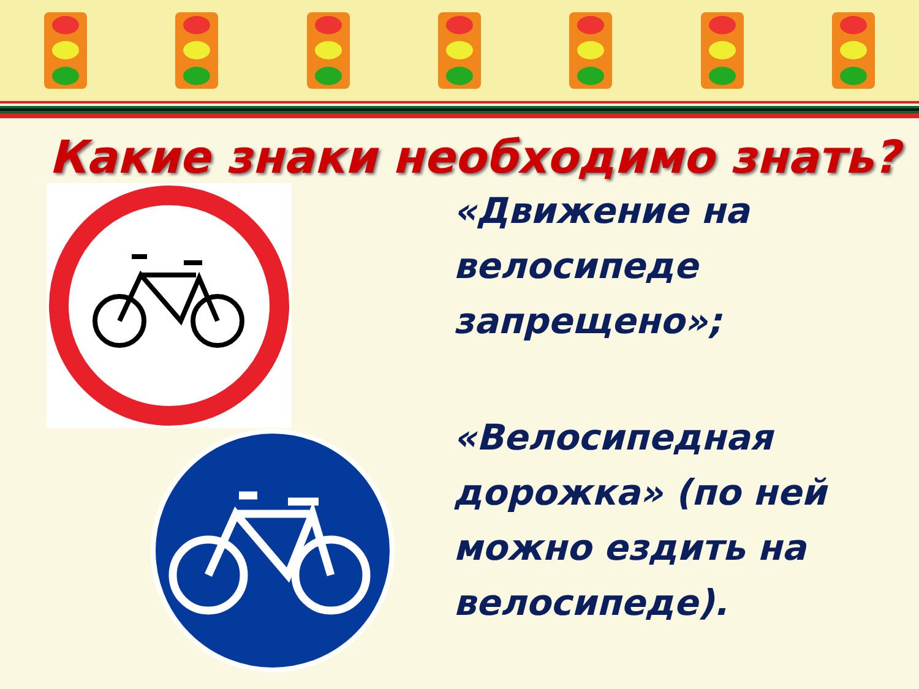Какие знаки необходимо знать?
«Движение на
велосипеде
запрещено»;
«Велосипедная
дорожка» (по ней
можно ездить на
велосипеде).